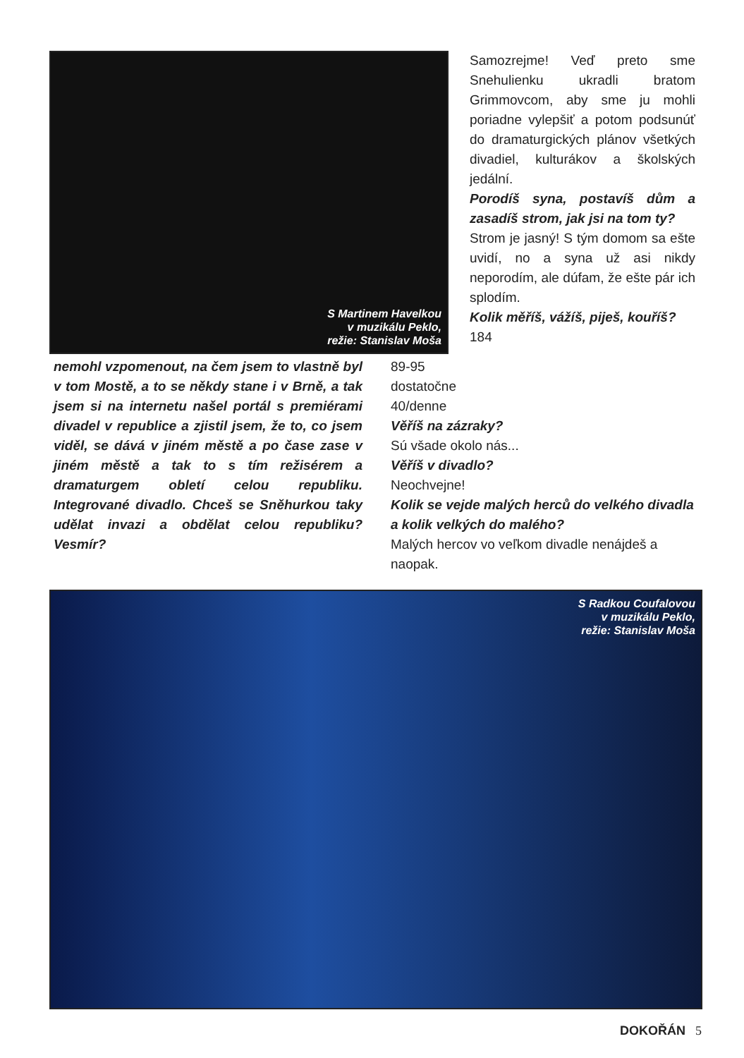S Martinem Havelkou
v muzikálu Peklo,
režie: Stanislav Moša
Samozrejme! Veď preto sme Snehulienku ukradli bratom Grimmovcom, aby sme ju mohli poriadne vylepšiť a potom podsunúť do dramaturgických plánov všetkých divadiel, kulturákov a školských jedální.
Porodíš syna, postavíš dům a zasadíš strom, jak jsi na tom ty?
Strom je jasný! S tým domom sa ešte uvidí, no a syna už asi nikdy neporodím, ale dúfam, že ešte pár ich splodím.
Kolik měříš, vážíš, piješ, kouříš?
184
nemohl vzpomenout, na čem jsem to vlastně byl v tom Mostě, a to se někdy stane i v Brně, a tak jsem si na internetu našel portál s premiérami divadel v republice a zjistil jsem, že to, co jsem viděl, se dává v jiném městě a po čase zase v jiném městě a tak to s tím režisérem a dramaturgem obletí celou republiku. Integrované divadlo. Chceš se Sněhurkou taky udělat invazi a obdělat celou republiku? Vesmír?
89-95
dostatočne
40/denne
Věříš na zázraky?
Sú všade okolo nás...
Věříš v divadlo?
Neochvejne!
Kolik se vejde malých herců do velkého divadla a kolik velkých do malého?
Malých hercov vo veľkom divadle nenájdeš a naopak.
S Radkou Coufalovou
v muzikálu Peklo,
režie: Stanislav Moša
DOKOŘÁN 5